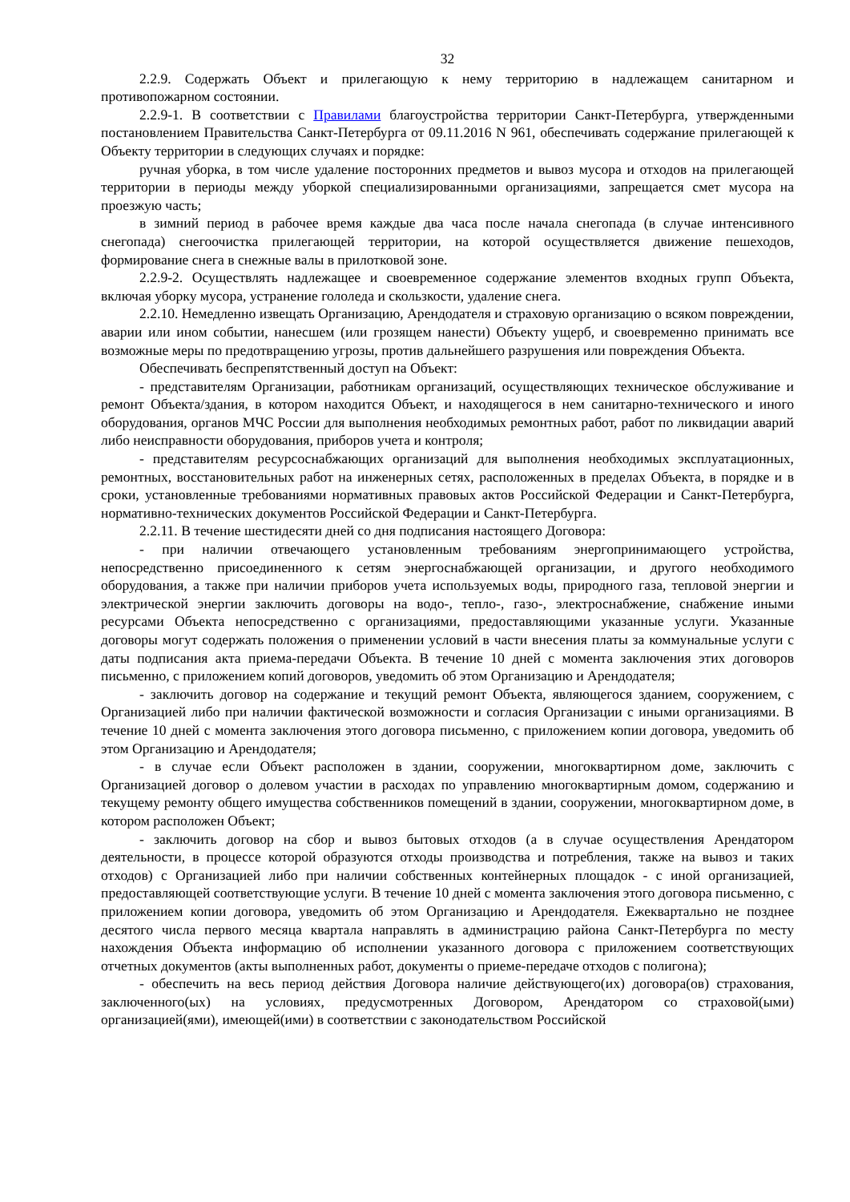32
2.2.9. Содержать Объект и прилегающую к нему территорию в надлежащем санитарном и противопожарном состоянии.
2.2.9-1. В соответствии с Правилами благоустройства территории Санкт-Петербурга, утвержденными постановлением Правительства Санкт-Петербурга от 09.11.2016 N 961, обеспечивать содержание прилегающей к Объекту территории в следующих случаях и порядке:
ручная уборка, в том числе удаление посторонних предметов и вывоз мусора и отходов на прилегающей территории в периоды между уборкой специализированными организациями, запрещается смет мусора на проезжую часть;
в зимний период в рабочее время каждые два часа после начала снегопада (в случае интенсивного снегопада) снегоочистка прилегающей территории, на которой осуществляется движение пешеходов, формирование снега в снежные валы в прилотковой зоне.
2.2.9-2. Осуществлять надлежащее и своевременное содержание элементов входных групп Объекта, включая уборку мусора, устранение гололеда и скользкости, удаление снега.
2.2.10. Немедленно извещать Организацию, Арендодателя и страховую организацию о всяком повреждении, аварии или ином событии, нанесшем (или грозящем нанести) Объекту ущерб, и своевременно принимать все возможные меры по предотвращению угрозы, против дальнейшего разрушения или повреждения Объекта.
Обеспечивать беспрепятственный доступ на Объект:
- представителям Организации, работникам организаций, осуществляющих техническое обслуживание и ремонт Объекта/здания, в котором находится Объект, и находящегося в нем санитарно-технического и иного оборудования, органов МЧС России для выполнения необходимых ремонтных работ, работ по ликвидации аварий либо неисправности оборудования, приборов учета и контроля;
- представителям ресурсоснабжающих организаций для выполнения необходимых эксплуатационных, ремонтных, восстановительных работ на инженерных сетях, расположенных в пределах Объекта, в порядке и в сроки, установленные требованиями нормативных правовых актов Российской Федерации и Санкт-Петербурга, нормативно-технических документов Российской Федерации и Санкт-Петербурга.
2.2.11. В течение шестидесяти дней со дня подписания настоящего Договора:
- при наличии отвечающего установленным требованиям энергопринимающего устройства, непосредственно присоединенного к сетям энергоснабжающей организации, и другого необходимого оборудования, а также при наличии приборов учета используемых воды, природного газа, тепловой энергии и электрической энергии заключить договоры на водо-, тепло-, газо-, электроснабжение, снабжение иными ресурсами Объекта непосредственно с организациями, предоставляющими указанные услуги. Указанные договоры могут содержать положения о применении условий в части внесения платы за коммунальные услуги с даты подписания акта приема-передачи Объекта. В течение 10 дней с момента заключения этих договоров письменно, с приложением копий договоров, уведомить об этом Организацию и Арендодателя;
- заключить договор на содержание и текущий ремонт Объекта, являющегося зданием, сооружением, с Организацией либо при наличии фактической возможности и согласия Организации с иными организациями. В течение 10 дней с момента заключения этого договора письменно, с приложением копии договора, уведомить об этом Организацию и Арендодателя;
- в случае если Объект расположен в здании, сооружении, многоквартирном доме, заключить с Организацией договор о долевом участии в расходах по управлению многоквартирным домом, содержанию и текущему ремонту общего имущества собственников помещений в здании, сооружении, многоквартирном доме, в котором расположен Объект;
- заключить договор на сбор и вывоз бытовых отходов (а в случае осуществления Арендатором деятельности, в процессе которой образуются отходы производства и потребления, также на вывоз и таких отходов) с Организацией либо при наличии собственных контейнерных площадок - с иной организацией, предоставляющей соответствующие услуги. В течение 10 дней с момента заключения этого договора письменно, с приложением копии договора, уведомить об этом Организацию и Арендодателя. Ежеквартально не позднее десятого числа первого месяца квартала направлять в администрацию района Санкт-Петербурга по месту нахождения Объекта информацию об исполнении указанного договора с приложением соответствующих отчетных документов (акты выполненных работ, документы о приеме-передаче отходов с полигона);
- обеспечить на весь период действия Договора наличие действующего(их) договора(ов) страхования, заключенного(ых) на условиях, предусмотренных Договором, Арендатором со страховой(ыми) организацией(ями), имеющей(ими) в соответствии с законодательством Российской